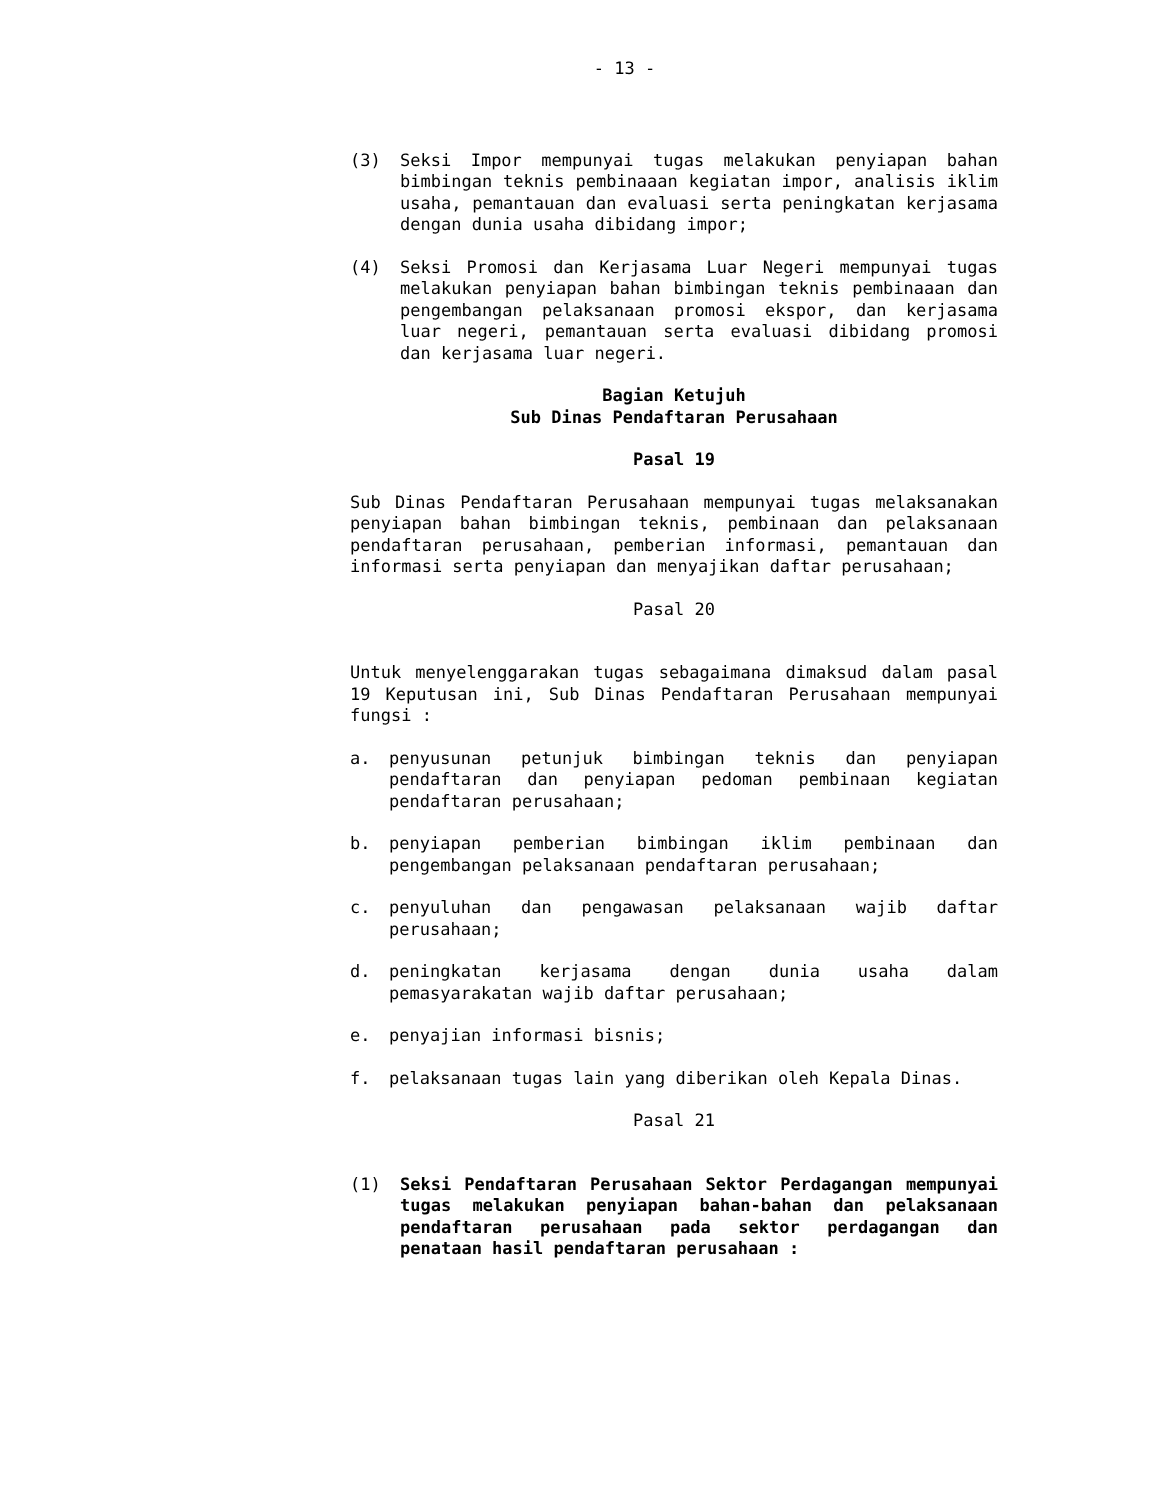- 13 -
(3) Seksi Impor mempunyai tugas melakukan penyiapan bahan bimbingan teknis pembinaaan kegiatan impor, analisis iklim usaha, pemantauan dan evaluasi serta peningkatan kerjasama dengan dunia usaha dibidang impor;
(4) Seksi Promosi dan Kerjasama Luar Negeri mempunyai tugas melakukan penyiapan bahan bimbingan teknis pembinaaan dan pengembangan pelaksanaan promosi ekspor, dan kerjasama luar negeri, pemantauan serta evaluasi dibidang promosi dan kerjasama luar negeri.
Bagian Ketujuh
Sub Dinas Pendaftaran Perusahaan
Pasal 19
Sub Dinas Pendaftaran Perusahaan mempunyai tugas melaksanakan penyiapan bahan bimbingan teknis, pembinaan dan pelaksanaan pendaftaran perusahaan, pemberian informasi, pemantauan dan informasi serta penyiapan dan menyajikan daftar perusahaan;
Pasal 20
Untuk menyelenggarakan tugas sebagaimana dimaksud dalam pasal 19 Keputusan ini, Sub Dinas Pendaftaran Perusahaan mempunyai fungsi :
a. penyusunan petunjuk bimbingan teknis dan penyiapan pendaftaran dan penyiapan pedoman pembinaan kegiatan pendaftaran perusahaan;
b. penyiapan pemberian bimbingan iklim pembinaan dan pengembangan pelaksanaan pendaftaran perusahaan;
c. penyuluhan dan pengawasan pelaksanaan wajib daftar perusahaan;
d. peningkatan kerjasama dengan dunia usaha dalam pemasyarakatan wajib daftar perusahaan;
e. penyajian informasi bisnis;
f. pelaksanaan tugas lain yang diberikan oleh Kepala Dinas.
Pasal 21
(1) Seksi Pendaftaran Perusahaan Sektor Perdagangan mempunyai tugas melakukan penyiapan bahan-bahan dan pelaksanaan pendaftaran perusahaan pada sektor perdagangan dan penataan hasil pendaftaran perusahaan :